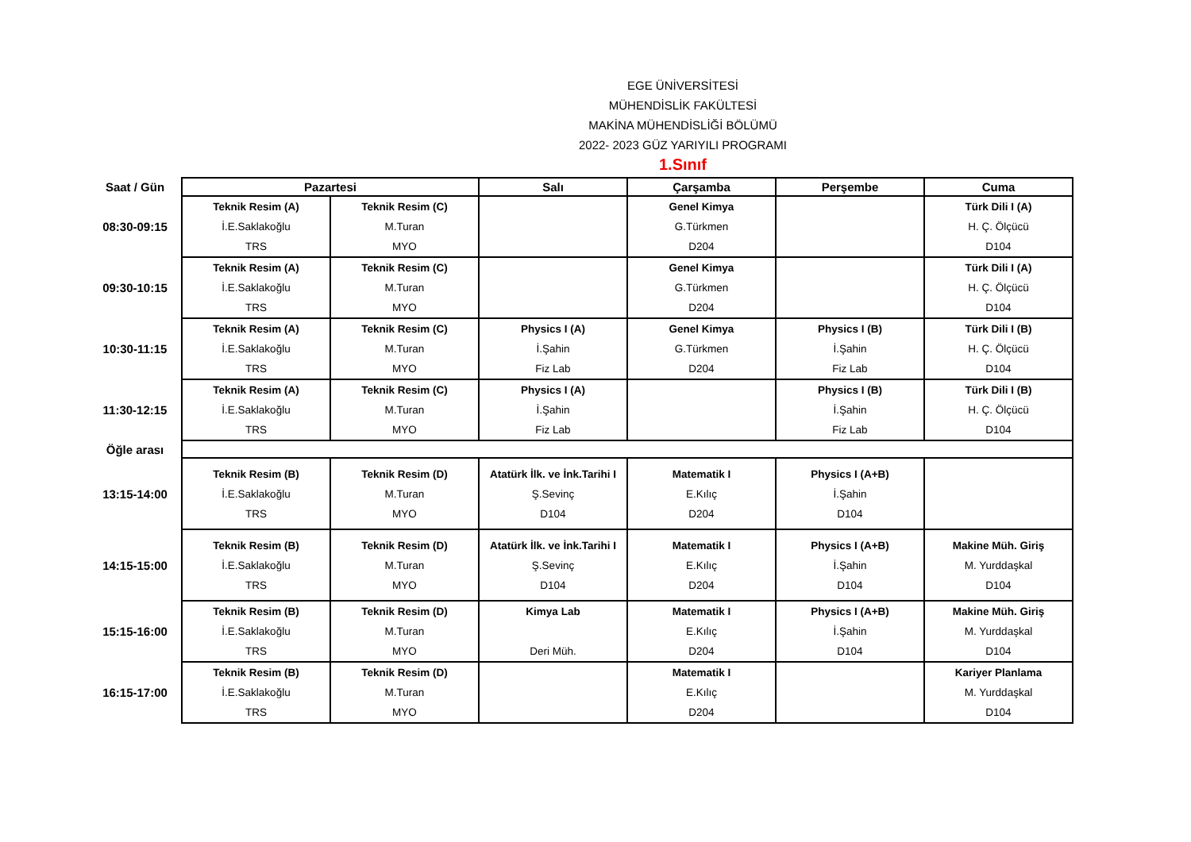EGE ÜNİVERSİTESİ
MÜHENDİSLİK FAKÜLTESİ
MAKİNA MÜHENDİSLİĞİ BÖLÜMÜ
2022- 2023 GÜZ YARIYILI PROGRAMI
1.Sınıf
| Saat / Gün | Pazartesi | | Salı | Çarşamba | Perşembe | Cuma |
| --- | --- | --- | --- | --- | --- | --- |
| 08:30-09:15 | Teknik Resim (A) İ.E.Saklakoğlu TRS | Teknik Resim (C) M.Turan MYO | | Genel Kimya G.Türkmen D204 | | Türk Dili I (A) H. Ç. Ölçücü D104 |
| 09:30-10:15 | Teknik Resim (A) İ.E.Saklakoğlu TRS | Teknik Resim (C) M.Turan MYO | | Genel Kimya G.Türkmen D204 | | Türk Dili I (A) H. Ç. Ölçücü D104 |
| 10:30-11:15 | Teknik Resim (A) İ.E.Saklakoğlu TRS | Teknik Resim (C) M.Turan MYO | Physics I (A) İ.Şahin Fiz Lab | Genel Kimya G.Türkmen D204 | Physics I (B) İ.Şahin Fiz Lab | Türk Dili I (B) H. Ç. Ölçücü D104 |
| 11:30-12:15 | Teknik Resim (A) İ.E.Saklakoğlu TRS | Teknik Resim (C) M.Turan MYO | Physics I (A) İ.Şahin Fiz Lab | | Physics I (B) İ.Şahin Fiz Lab | Türk Dili I (B) H. Ç. Ölçücü D104 |
| Öğle arası | | | | | | |
| 13:15-14:00 | Teknik Resim (B) İ.E.Saklakoğlu TRS | Teknik Resim (D) M.Turan MYO | Atatürk İlk. ve İnk.Tarihi I Ş.Sevinç D104 | Matematik I E.Kılıç D204 | Physics I (A+B) İ.Şahin D104 | |
| 14:15-15:00 | Teknik Resim (B) İ.E.Saklakoğlu TRS | Teknik Resim (D) M.Turan MYO | Atatürk İlk. ve İnk.Tarihi I Ş.Sevinç D104 | Matematik I E.Kılıç D204 | Physics I (A+B) İ.Şahin D104 | Makine Müh. Giriş M. Yurddaşkal D104 |
| 15:15-16:00 | Teknik Resim (B) İ.E.Saklakoğlu TRS | Teknik Resim (D) M.Turan MYO | Kimya Lab Deri Müh. | Matematik I E.Kılıç D204 | Physics I (A+B) İ.Şahin D104 | Makine Müh. Giriş M. Yurddaşkal D104 |
| 16:15-17:00 | Teknik Resim (B) İ.E.Saklakoğlu TRS | Teknik Resim (D) M.Turan MYO | | Matematik I E.Kılıç D204 | | Kariyer Planlama M. Yurddaşkal D104 |